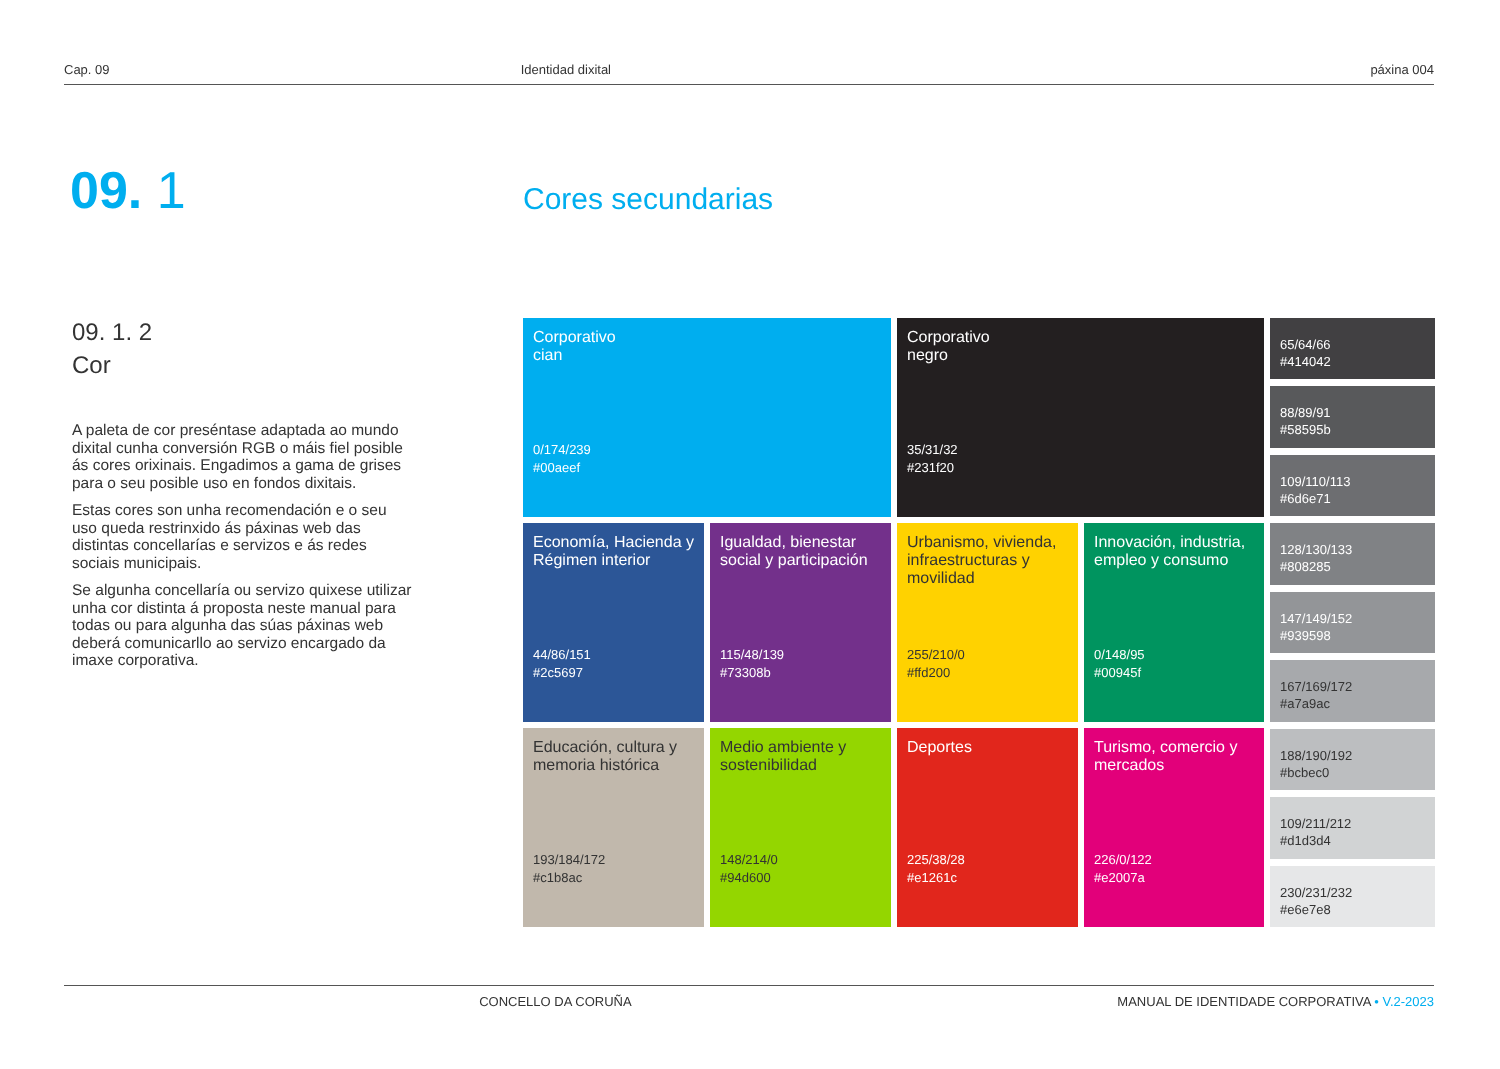Cap. 09 Identidad dixital páxina 004
09. 1 Cores secundarias
09. 1. 2
Cor
A paleta de cor preséntase adaptada ao mundo dixital cunha conversión RGB o máis fiel posible ás cores orixinais. Engadimos a gama de grises para o seu posible uso en fondos dixitais.
Estas cores son unha recomendación e o seu uso queda restrinxido ás páxinas web das distintas concellarías e servizos e ás redes sociais municipais.
Se algunha concellaría ou servizo quixese utilizar unha cor distinta á proposta neste manual para todas ou para algunha das súas páxinas web deberá comunicarllo ao servizo encargado da imaxe corporativa.
Corporativo
cian
0/174/239
#00aeef
Corporativo
negro
35/31/32
#231f20
65/64/66
#414042
88/89/91
#58595b
109/110/113
#6d6e71
128/130/133
#808285
147/149/152
#939598
167/169/172
#a7a9ac
188/190/192
#bcbec0
109/211/212
#d1d3d4
230/231/232
#e6e7e8
Economía, Hacienda y Régimen interior
44/86/151
#2c5697
Igualdad, bienestar social y participación
115/48/139
#73308b
Urbanismo, vivienda, infraestructuras y movilidad
255/210/0
#ffd200
Innovación, industria, empleo y consumo
0/148/95
#00945f
Educación, cultura y memoria histórica
193/184/172
#c1b8ac
Medio ambiente y sostenibilidad
148/214/0
#94d600
Deportes
225/38/28
#e1261c
Turismo, comercio y mercados
226/0/122
#e2007a
CONCELLO DA CORUÑA MANUAL DE IDENTIDADE CORPORATIVA • V.2-2023